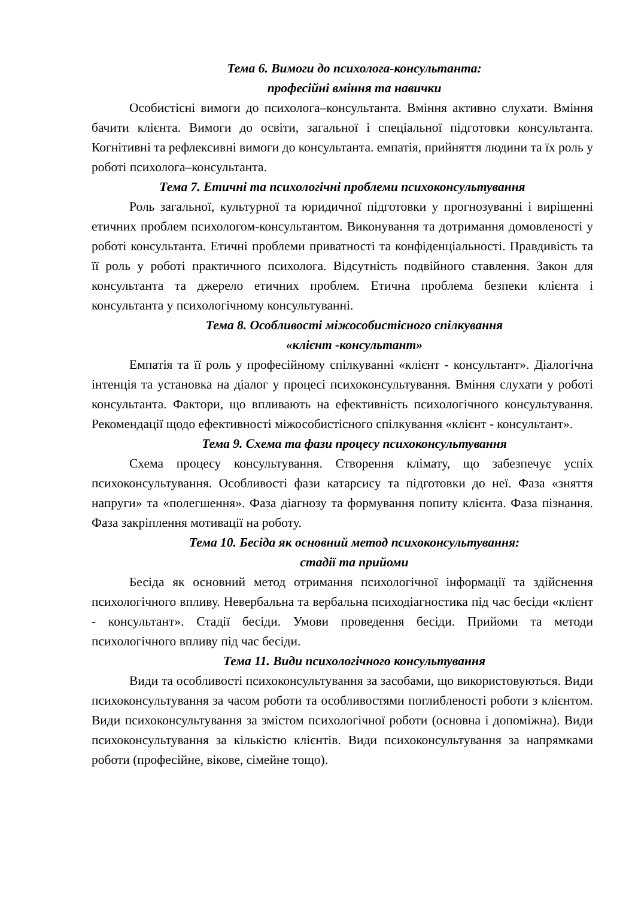Тема 6. Вимоги до психолога-консультанта:
професійні вміння та навички
Особистісні вимоги до психолога–консультанта. Вміння активно слухати. Вміння бачити клієнта. Вимоги до освіти, загальної і спеціальної підготовки консультанта. Когнітивні та рефлексивні вимоги до консультанта. емпатія, прийняття людини та їх роль у роботі психолога–консультанта.
Тема 7. Етичні та психологічні проблеми психоконсультування
Роль загальної, культурної та юридичної підготовки у прогнозуванні і вирішенні етичних проблем психологом-консультантом. Виконування та дотримання домовленості у роботі консультанта. Етичні проблеми приватності та конфіденціальності. Правдивість та її роль у роботі практичного психолога. Відсутність подвійного ставлення. Закон для консультанта та джерело етичних проблем. Етична проблема безпеки клієнта і консультанта у психологічному консультуванні.
Тема 8. Особливості міжособистісного спілкування
«клієнт -консультант»
Емпатія та її роль у професійному спілкуванні «клієнт - консультант». Діалогічна інтенція та установка на діалог у процесі психоконсультування. Вміння слухати у роботі консультанта. Фактори, що впливають на ефективність психологічного консультування. Рекомендації щодо ефективності міжособистісного спілкування «клієнт - консультант».
Тема 9. Схема та фази процесу психоконсультування
Схема процесу консультування. Створення клімату, що забезпечує успіх психоконсультування. Особливості фази катарсису та підготовки до неї. Фаза «зняття напруги» та «полегшення». Фаза діагнозу та формування попиту клієнта. Фаза пізнання. Фаза закріплення мотивації на роботу.
Тема 10. Бесіда як основний метод психоконсультування:
стадії та прийоми
Бесіда як основний метод отримання психологічної інформації та здійснення психологічного впливу. Невербальна та вербальна психодіагностика під час бесіди «клієнт - консультант». Стадії бесіди. Умови проведення бесіди. Прийоми та методи психологічного впливу під час бесіди.
Тема 11. Види психологічного консультування
Види та особливості психоконсультування за засобами, що використовуються. Види психоконсультування за часом роботи та особливостями поглибленості роботи з клієнтом. Види психоконсультування за змістом психологічної роботи (основна і допоміжна). Види психоконсультування за кількістю клієнтів. Види психоконсультування за напрямками роботи (професійне, вікове, сімейне тощо).